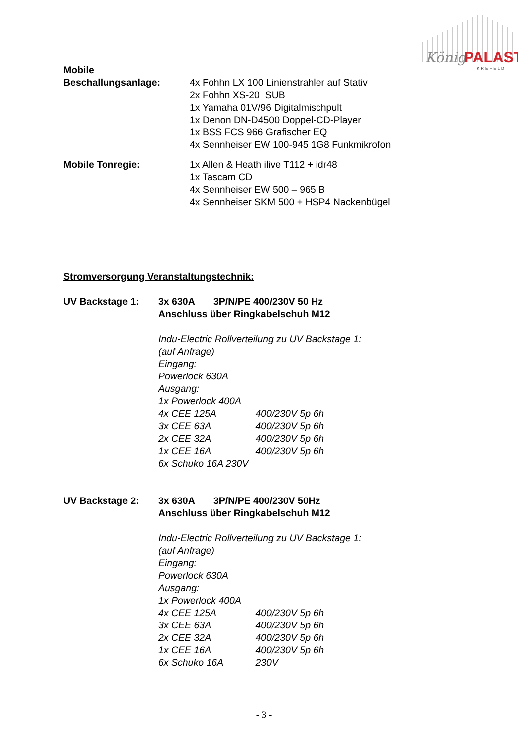König
PALAST
KREFELD
Mobile
Beschallungsanlage:
4x Fohhn LX 100 Linienstrahler auf Stativ
2x Fohhn XS-20 SUB
1x Yamaha 01V/96 Digitalmischpult
1x Denon DN-D4500 Doppel-CD-Player
1x BSS FCS 966 Grafischer EQ
4x Sennheiser EW 100-945 1G8 Funkmikrofon
Mobile Tonregie: 1x Allen & Heath ilive T112 + idr48
1x Tascam CD
4x Sennheiser EW 500 – 965 B
4x Sennheiser SKM 500 + HSP4 Nackenbügel
Stromversorgung Veranstaltungstechnik:
UV Backstage 1: 3x 630A 3P/N/PE 400/230V 50 Hz
Anschluss über Ringkabelschuh M12
Indu-Electric Rollverteilung zu UV Backstage 1:
(auf Anfrage)
Eingang:
Powerlock 630A
Ausgang:
1x Powerlock 400A
4x CEE 125A 400/230V 5p 6h
3x CEE 63A 400/230V 5p 6h
2x CEE 32A 400/230V 5p 6h
1x CEE 16A 400/230V 5p 6h
6x Schuko 16A 230V
UV Backstage 2: 3x 630A 3P/N/PE 400/230V 50Hz
Anschluss über Ringkabelschuh M12
Indu-Electric Rollverteilung zu UV Backstage 1:
(auf Anfrage)
Eingang:
Powerlock 630A
Ausgang:
1x Powerlock 400A
4x CEE 125A 400/230V 5p 6h
3x CEE 63A 400/230V 5p 6h
2x CEE 32A 400/230V 5p 6h
1x CEE 16A 400/230V 5p 6h
6x Schuko 16A 230V
- 3 -